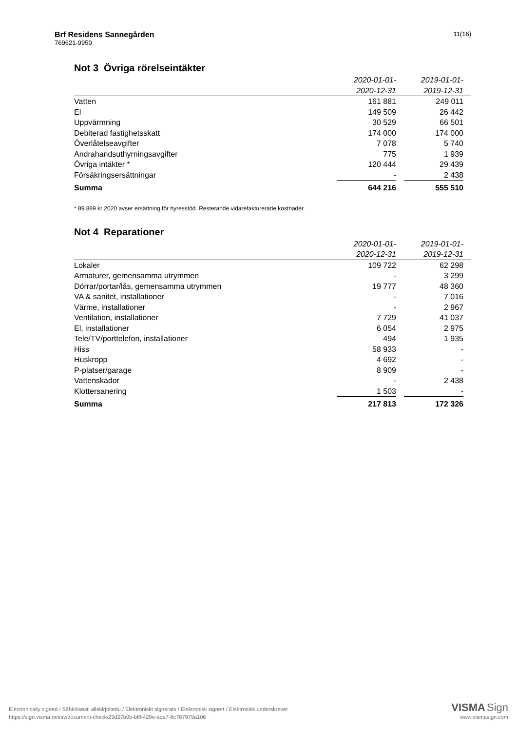Brf Residens Sannegården
769621-9950
11(16)
Not 3 Övriga rörelseintäkter
| | 2020-01-01- 2020-12-31 | | 2019-01-01- 2019-12-31 | |
| Vatten | 161 881 | | 249 011 | |
| El | 149 509 | | 26 442 | |
| Uppvärmning | 30 529 | | 66 501 | |
| Debiterad fastighetsskatt | 174 000 | | 174 000 | |
| Överlåtelseavgifter | 7 078 | | 5 740 | |
| Andrahandsuthyrningsavgifter | 775 | | 1 939 | |
| Övriga intäkter * | 120 444 | | 29 439 | |
| Försäkringsersättningar | - | | 2 438 | |
| Summa | 644 216 | | 555 510 | |
* 89 889 kr 2020 avser ersättning för hyresstöd. Resterande vidarefakturerade kostnader.
Not 4 Reparationer
| | 2020-01-01- 2020-12-31 | | 2019-01-01- 2019-12-31 | |
| Lokaler | 109 722 | | 62 298 | |
| Armaturer, gemensamma utrymmen | - | | 3 299 | |
| Dörrar/portar/lås, gemensamma utrymmen | 19 777 | | 48 360 | |
| VA & sanitet, installationer | - | | 7 016 | |
| Värme, installationer | - | | 2 967 | |
| Ventilation, installationer | 7 729 | | 41 037 | |
| El, installationer | 6 054 | | 2 975 | |
| Tele/TV/porttelefon, installationer | 494 | | 1 935 | |
| Hiss | 58 933 | | - | |
| Huskropp | 4 692 | | - | |
| P-platser/garage | 8 909 | | - | |
| Vattenskador | - | | 2 438 | |
| Klottersanering | 1 503 | | - | |
| Summa | 217 813 | | 172 326 | |
Electronically signed / Sähköisesti allekirjoitettu / Elektroniskt signerats / Elektronisk signert / Elektronisk underskrevet
https://sign.visma.net/sv/document-check/23d27b0b-bfff-429e-ada7-8c787979a106
VISMA Sign
www.vismasign.com